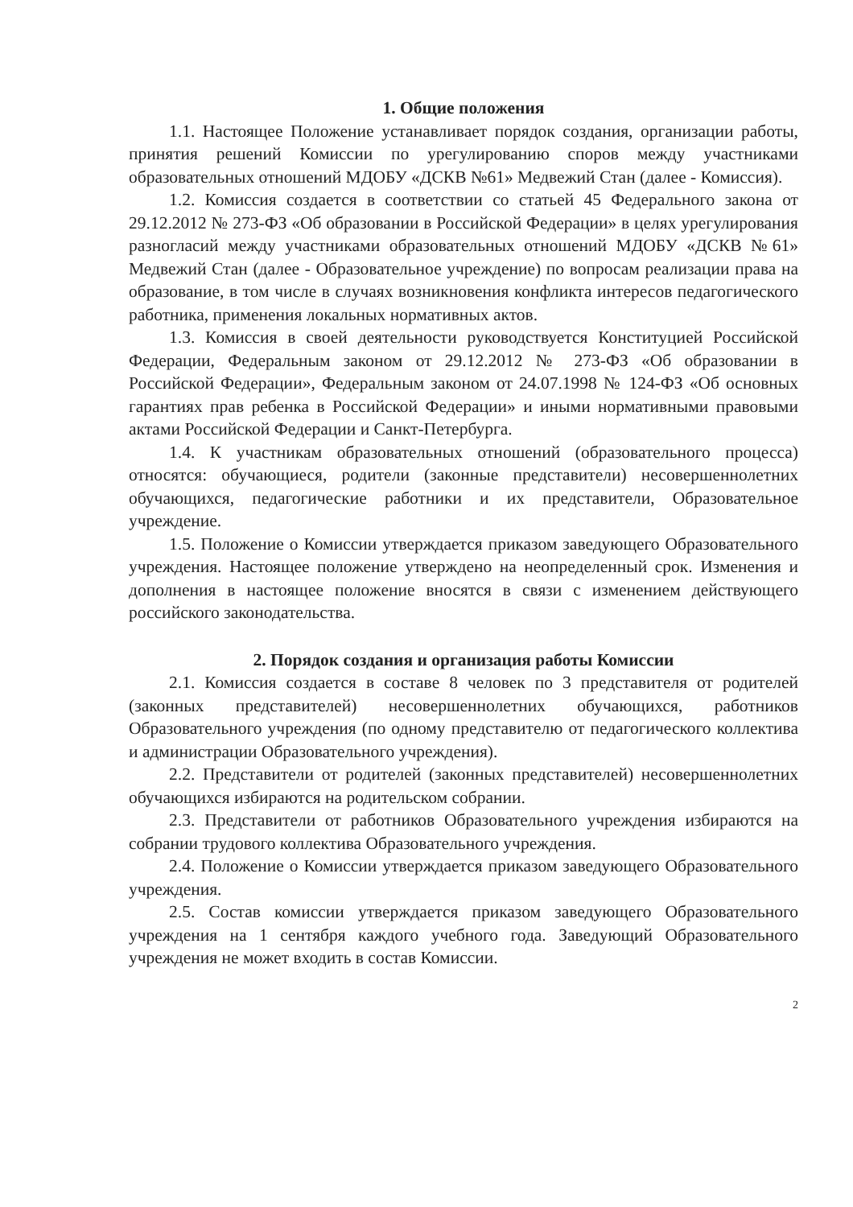1. Общие положения
1.1. Настоящее Положение устанавливает порядок создания, организации работы, принятия решений Комиссии по урегулированию споров между участниками образовательных отношений МДОБУ «ДСКВ №61» Медвежий Стан (далее - Комиссия).
1.2. Комиссия создается в соответствии со статьей 45 Федерального закона от 29.12.2012 № 273-ФЗ «Об образовании в Российской Федерации» в целях урегулирования разногласий между участниками образовательных отношений МДОБУ «ДСКВ №61» Медвежий Стан (далее - Образовательное учреждение) по вопросам реализации права на образование, в том числе в случаях возникновения конфликта интересов педагогического работника, применения локальных нормативных актов.
1.3. Комиссия в своей деятельности руководствуется Конституцией Российской Федерации, Федеральным законом от 29.12.2012 № 273-ФЗ «Об образовании в Российской Федерации», Федеральным законом от 24.07.1998 № 124-ФЗ «Об основных гарантиях прав ребенка в Российской Федерации» и иными нормативными правовыми актами Российской Федерации и Санкт-Петербурга.
1.4. К участникам образовательных отношений (образовательного процесса) относятся: обучающиеся, родители (законные представители) несовершеннолетних обучающихся, педагогические работники и их представители, Образовательное учреждение.
1.5. Положение о Комиссии утверждается приказом заведующего Образовательного учреждения. Настоящее положение утверждено на неопределенный срок. Изменения и дополнения в настоящее положение вносятся в связи с изменением действующего российского законодательства.
2. Порядок создания и организация работы Комиссии
2.1. Комиссия создается в составе 8 человек по 3 представителя от родителей (законных представителей) несовершеннолетних обучающихся, работников Образовательного учреждения (по одному представителю от педагогического коллектива и администрации Образовательного учреждения).
2.2. Представители от родителей (законных представителей) несовершеннолетних обучающихся избираются на родительском собрании.
2.3. Представители от работников Образовательного учреждения избираются на собрании трудового коллектива Образовательного учреждения.
2.4. Положение о Комиссии утверждается приказом заведующего Образовательного учреждения.
2.5. Состав комиссии утверждается приказом заведующего Образовательного учреждения на 1 сентября каждого учебного года. Заведующий Образовательного учреждения не может входить в состав Комиссии.
2